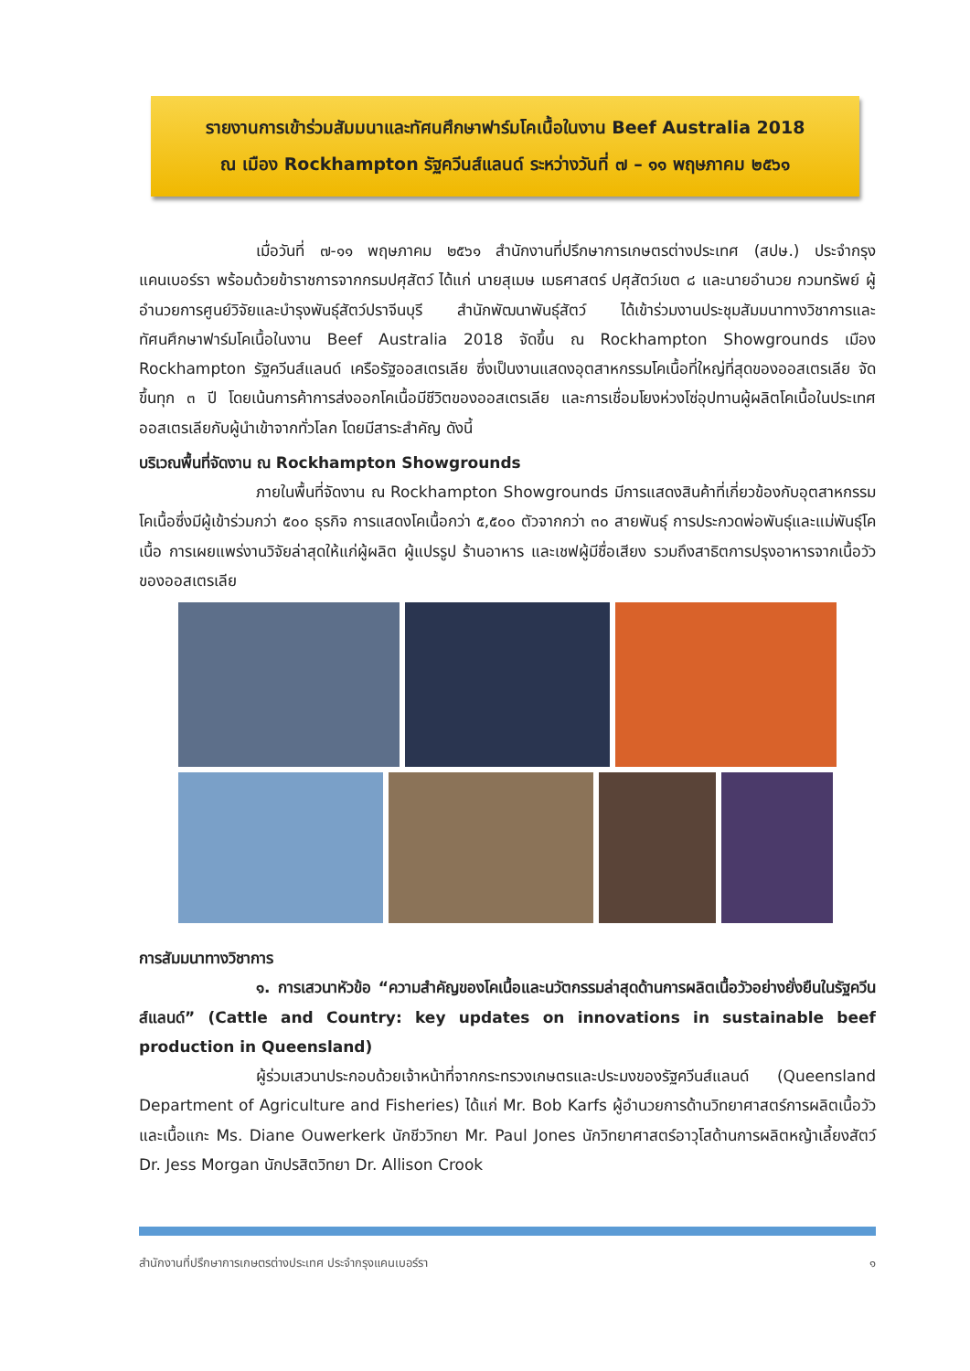รายงานการเข้าร่วมสัมมนาและทัศนศึกษาฟาร์มโคเนื้อในงาน Beef Australia 2018
ณ เมือง Rockhampton รัฐควีนส์แลนด์ ระหว่างวันที่ ๗ – ๑๑ พฤษภาคม ๒๕๖๑
เมื่อวันที่ ๗-๑๑ พฤษภาคม ๒๕๖๑ สำนักงานที่ปรึกษาการเกษตรต่างประเทศ (สปษ.) ประจำกรุงแคนเบอร์รา พร้อมด้วยข้าราชการจากกรมปศุสัตว์ ได้แก่ นายสุเมษ เมธศาสตร์ ปศุสัตว์เขต ๘ และนายอำนวย กวมทรัพย์ ผู้อำนวยการศูนย์วิจัยและบำรุงพันธุ์สัตว์ปราจีนบุรี สำนักพัฒนาพันธุ์สัตว์ ได้เข้าร่วมงานประชุมสัมมนาทางวิชาการและทัศนศึกษาฟาร์มโคเนื้อในงาน Beef Australia 2018 จัดขึ้น ณ Rockhampton Showgrounds เมือง Rockhampton รัฐควีนส์แลนด์ เครือรัฐออสเตรเลีย ซึ่งเป็นงานแสดงอุตสาหกรรมโคเนื้อที่ใหญ่ที่สุดของออสเตรเลีย จัดขึ้นทุก ๓ ปี โดยเน้นการค้าการส่งออกโคเนื้อมีชีวิตของออสเตรเลีย และการเชื่อมโยงห่วงโซ่อุปทานผู้ผลิตโคเนื้อในประเทศออสเตรเลียกับผู้นำเข้าจากทั่วโลก โดยมีสาระสำคัญ ดังนี้
บริเวณพื้นที่จัดงาน ณ Rockhampton Showgrounds
ภายในพื้นที่จัดงาน ณ Rockhampton Showgrounds มีการแสดงสินค้าที่เกี่ยวข้องกับอุตสาหกรรมโคเนื้อซึ่งมีผู้เข้าร่วมกว่า ๕๐๐ ธุรกิจ การแสดงโคเนื้อกว่า ๕,๕๐๐ ตัวจากกว่า ๓๐ สายพันธุ์ การประกวดพ่อพันธุ์และแม่พันธุ์โคเนื้อ การเผยแพร่งานวิจัยล่าสุดให้แก่ผู้ผลิต ผู้แปรรูป ร้านอาหาร และเชฟผู้มีชื่อเสียง รวมถึงสาธิตการปรุงอาหารจากเนื้อวัวของออสเตรเลีย
การสัมมนาทางวิชาการ
๑. การเสวนาหัวข้อ “ความสำคัญของโคเนื้อและนวัตกรรมล่าสุดด้านการผลิตเนื้อวัวอย่างยั่งยืนในรัฐควีนส์แลนด์” (Cattle and Country: key updates on innovations in sustainable beef production in Queensland)
ผู้ร่วมเสวนาประกอบด้วยเจ้าหน้าที่จากกระทรวงเกษตรและประมงของรัฐควีนส์แลนด์ (Queensland Department of Agriculture and Fisheries) ได้แก่ Mr. Bob Karfs ผู้อำนวยการด้านวิทยาศาสตร์การผลิตเนื้อวัวและเนื้อแกะ Ms. Diane Ouwerkerk นักชีววิทยา Mr. Paul Jones นักวิทยาศาสตร์อาวุโสด้านการผลิตหญ้าเลี้ยงสัตว์ Dr. Jess Morgan นักปรสิตวิทยา Dr. Allison Crook
สำนักงานที่ปรึกษาการเกษตรต่างประเทศ ประจำกรุงแคนเบอร์รา ๑